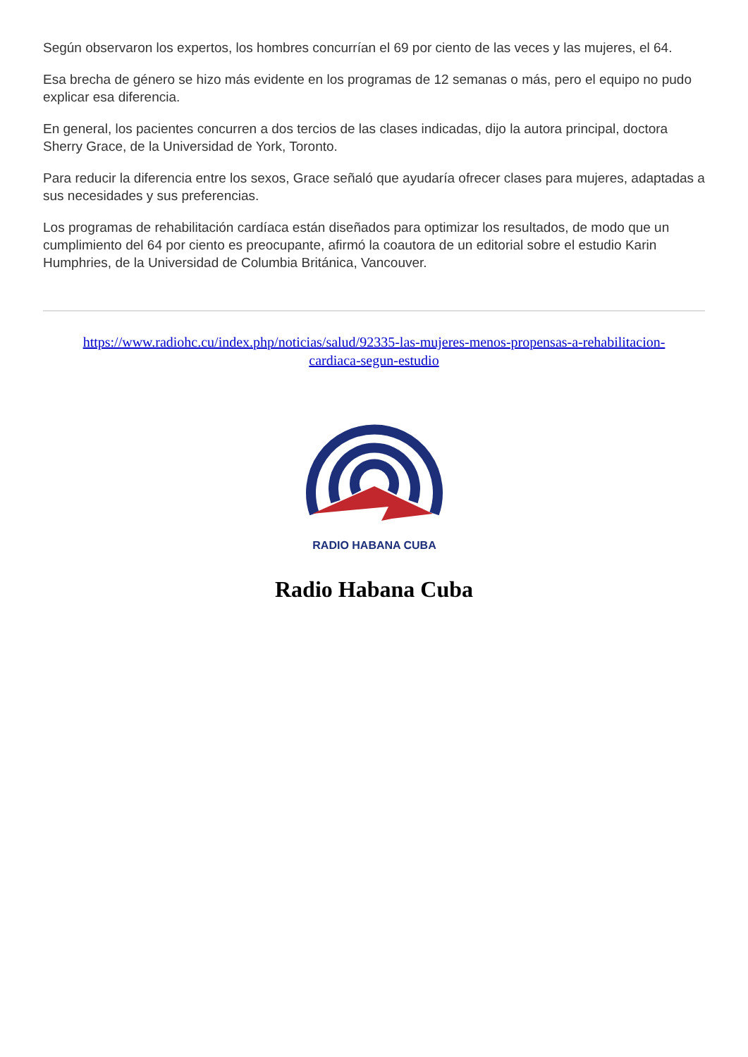Según observaron los expertos, los hombres concurrían el 69 por ciento de las veces y las mujeres, el 64.
Esa brecha de género se hizo más evidente en los programas de 12 semanas o más, pero el equipo no pudo explicar esa diferencia.
En general, los pacientes concurren a dos tercios de las clases indicadas, dijo la autora principal, doctora Sherry Grace, de la Universidad de York, Toronto.
Para reducir la diferencia entre los sexos, Grace señaló que ayudaría ofrecer clases para mujeres, adaptadas a sus necesidades y sus preferencias.
Los programas de rehabilitación cardíaca están diseñados para optimizar los resultados, de modo que un cumplimiento del 64 por ciento es preocupante, afirmó la coautora de un editorial sobre el estudio Karin Humphries, de la Universidad de Columbia Británica, Vancouver.
https://www.radiohc.cu/index.php/noticias/salud/92335-las-mujeres-menos-propensas-a-rehabilitacion-cardiaca-segun-estudio
RADIO HABANA CUBA
Radio Habana Cuba